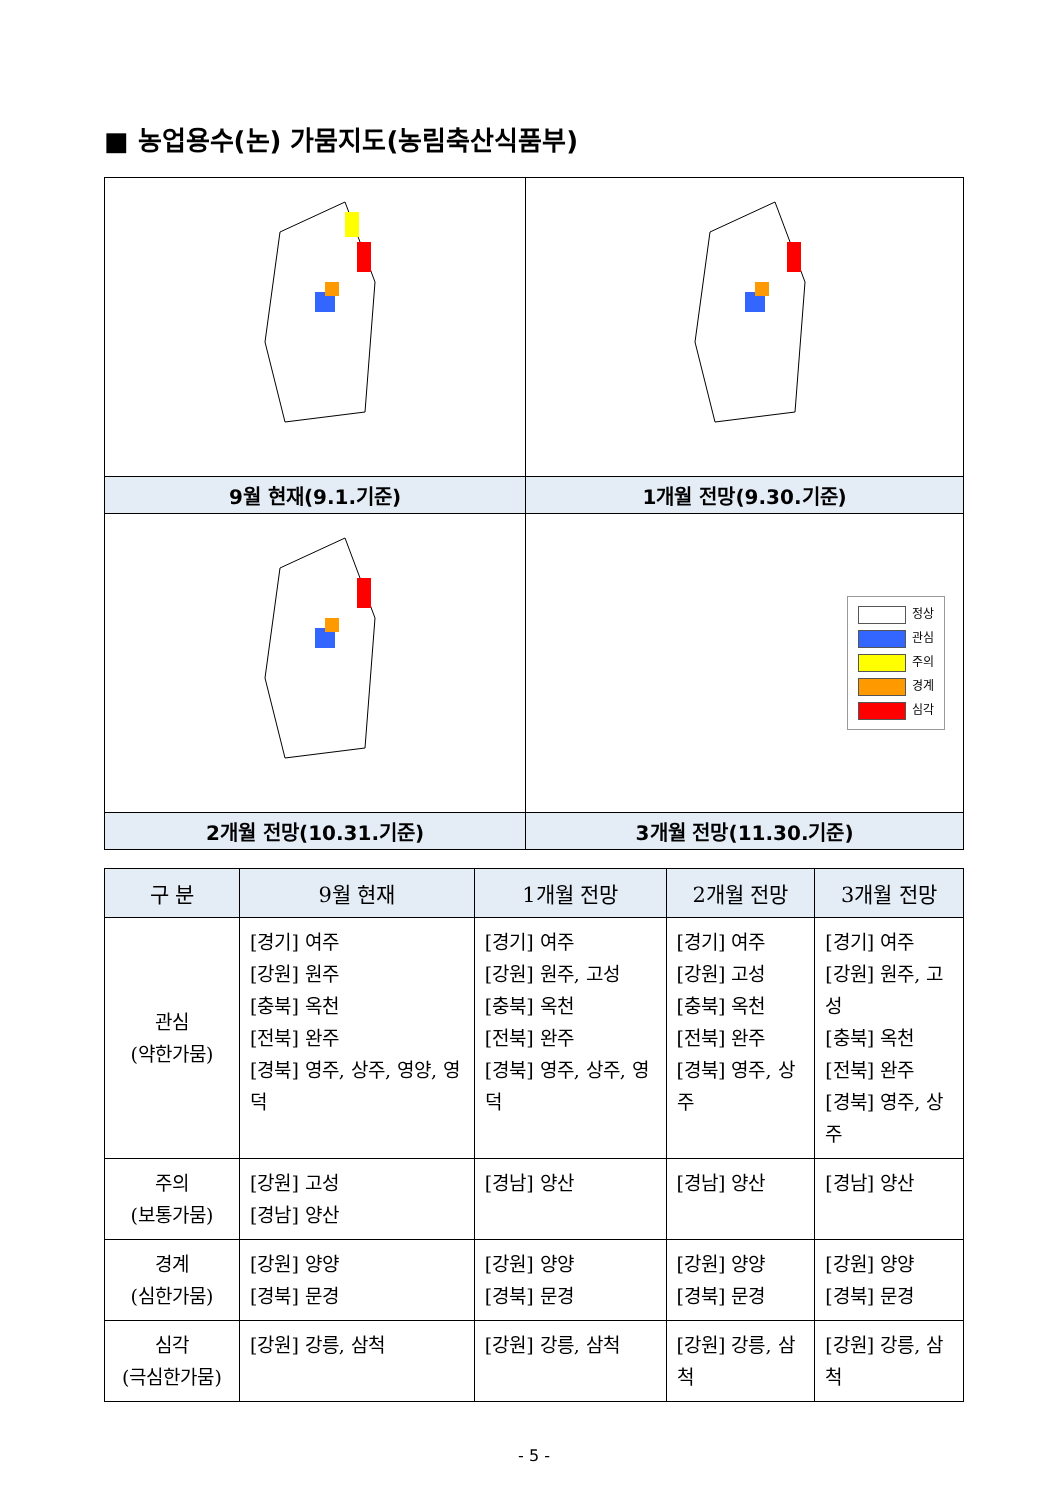■ 농업용수(논) 가뭄지도(농림축산식품부)
| 9월 현재(9.1.기준) | 1개월 전망(9.30.기준) |
| | 정상 관심 주의 경계 심각 |
| 2개월 전망(10.31.기준) | 3개월 전망(11.30.기준) |
| 구 분 | 9월 현재 | 1개월 전망 | 2개월 전망 | 3개월 전망 |
| --- | --- | --- | --- | --- |
| 관심 (약한가뭄) | [경기] 여주 [강원] 원주 [충북] 옥천 [전북] 완주 [경북] 영주, 상주, 영양, 영덕 | [경기] 여주 [강원] 원주, 고성 [충북] 옥천 [전북] 완주 [경북] 영주, 상주, 영덕 | [경기] 여주 [강원] 고성 [충북] 옥천 [전북] 완주 [경북] 영주, 상주 | [경기] 여주 [강원] 원주, 고성 [충북] 옥천 [전북] 완주 [경북] 영주, 상주 |
| 주의 (보통가뭄) | [강원] 고성 [경남] 양산 | [경남] 양산 | [경남] 양산 | [경남] 양산 |
| 경계 (심한가뭄) | [강원] 양양 [경북] 문경 | [강원] 양양 [경북] 문경 | [강원] 양양 [경북] 문경 | [강원] 양양 [경북] 문경 |
| 심각 (극심한가뭄) | [강원] 강릉, 삼척 | [강원] 강릉, 삼척 | [강원] 강릉, 삼척 | [강원] 강릉, 삼척 |
- 5 -